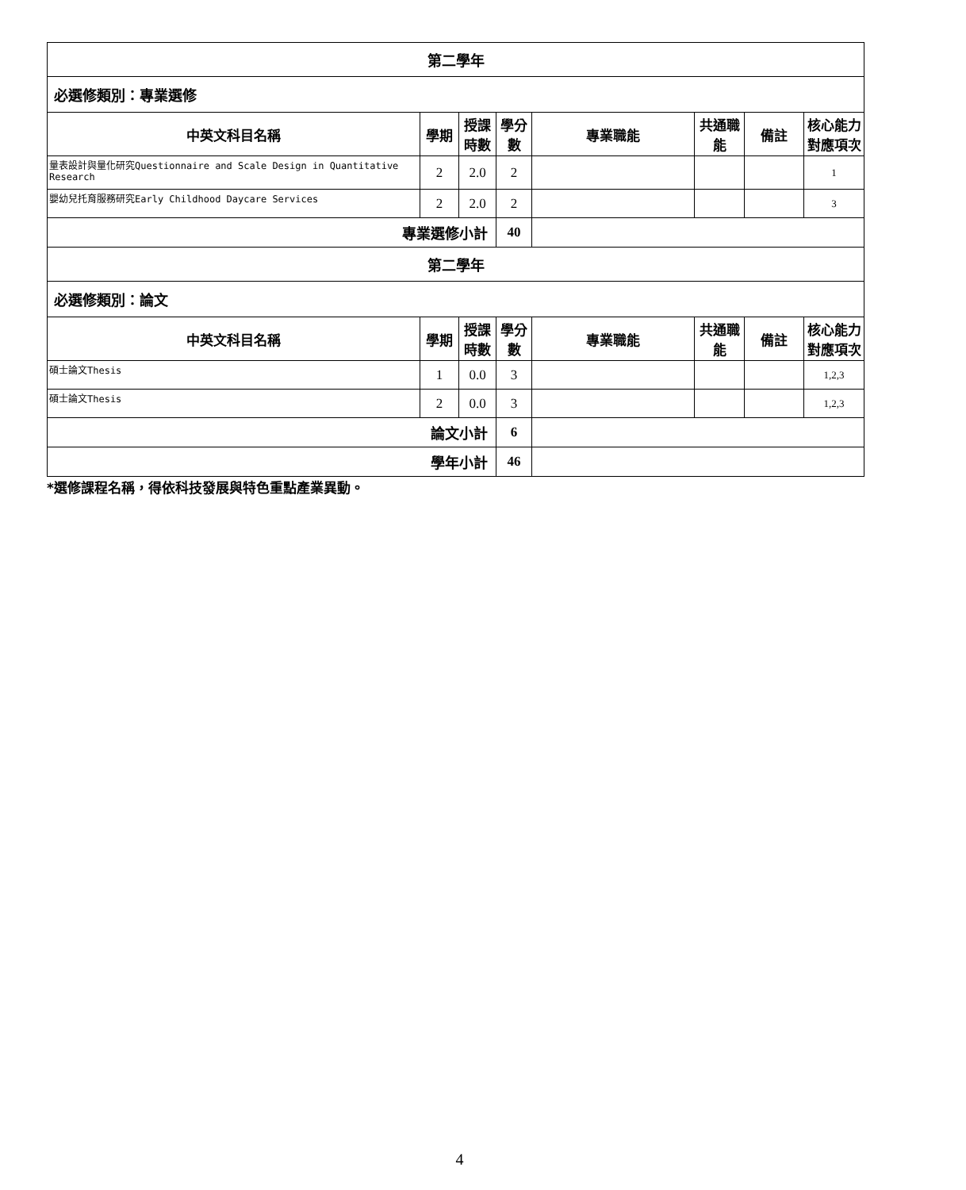| 第二學年 | | | | | | | |
| 必選修類別：專業選修 | | | | | | | |
| 中英文科目名稱 | 學期 | 授課時數 | 學分數 | 專業職能 | 共通職能 | 備註 | 核心能力對應項次 |
| 量表設計與量化研究Questionnaire and Scale Design in Quantitative Research | 2 | 2.0 | 2 | | | | 1 |
| 嬰幼兒托育服務研究Early Childhood Daycare Services | 2 | 2.0 | 2 | | | | 3 |
| 專業選修小計 | | | 40 | | | | |
| 第二學年 | | | | | | | |
| 必選修類別：論文 | | | | | | | |
| 中英文科目名稱 | 學期 | 授課時數 | 學分數 | 專業職能 | 共通職能 | 備註 | 核心能力對應項次 |
| 碩士論文Thesis | 1 | 0.0 | 3 | | | | 1,2,3 |
| 碩士論文Thesis | 2 | 0.0 | 3 | | | | 1,2,3 |
| 論文小計 | | | 6 | | | | |
| 學年小計 | | | 46 | | | | |
*選修課程名稱，得依科技發展與特色重點產業異動。
4